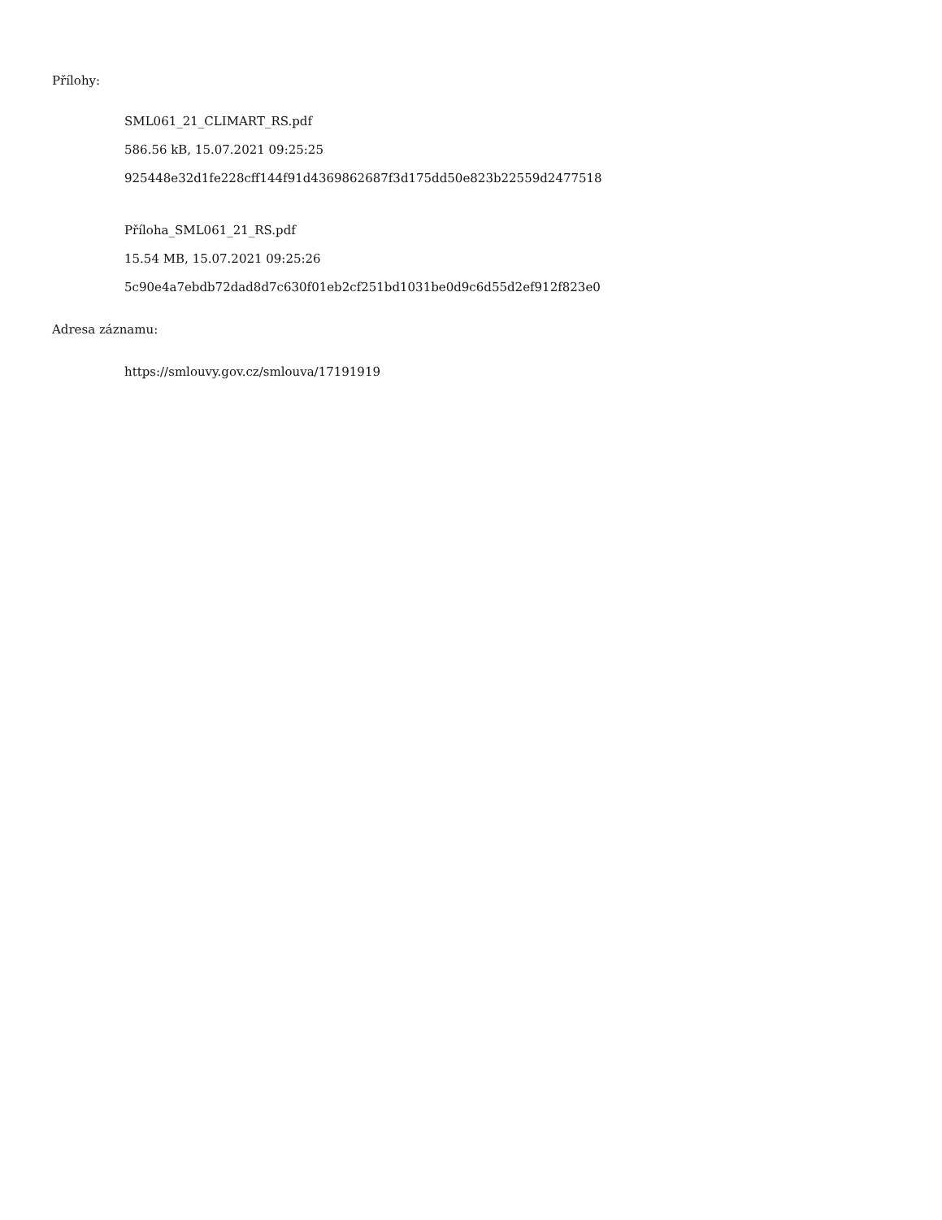Přílohy:
SML061_21_CLIMART_RS.pdf
586.56 kB, 15.07.2021 09:25:25
925448e32d1fe228cff144f91d4369862687f3d175dd50e823b22559d2477518
Příloha_SML061_21_RS.pdf
15.54 MB, 15.07.2021 09:25:26
5c90e4a7ebdb72dad8d7c630f01eb2cf251bd1031be0d9c6d55d2ef912f823e0
Adresa záznamu:
https://smlouvy.gov.cz/smlouva/17191919